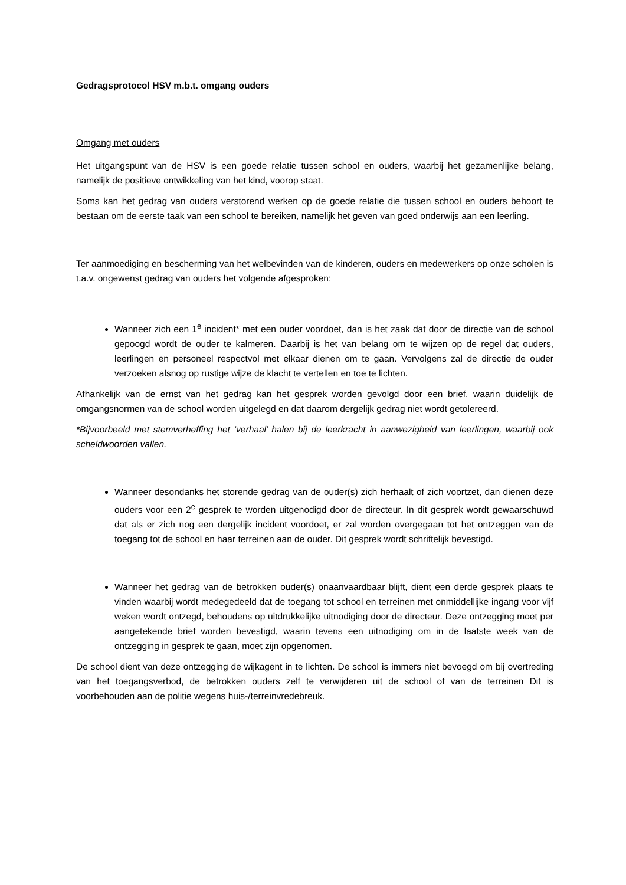Gedragsprotocol HSV m.b.t. omgang ouders
Omgang met ouders
Het uitgangspunt van de HSV is een goede relatie tussen school en ouders, waarbij het gezamenlijke belang, namelijk de positieve ontwikkeling van het kind, voorop staat.
Soms kan het gedrag van ouders verstorend werken op de goede relatie die tussen school en ouders behoort te bestaan om de eerste taak van een school te bereiken, namelijk het geven van goed onderwijs aan een leerling.
Ter aanmoediging en bescherming van het welbevinden van de kinderen, ouders en medewerkers op onze scholen is t.a.v. ongewenst gedrag van ouders het volgende afgesproken:
Wanneer zich een 1<sup>e</sup> incident* met een ouder voordoet, dan is het zaak dat door de directie van de school gepoogd wordt de ouder te kalmeren. Daarbij is het van belang om te wijzen op de regel dat ouders, leerlingen en personeel respectvol met elkaar dienen om te gaan. Vervolgens zal de directie de ouder verzoeken alsnog op rustige wijze de klacht te vertellen en toe te lichten.
Afhankelijk van de ernst van het gedrag kan het gesprek worden gevolgd door een brief, waarin duidelijk de omgangsnormen van de school worden uitgelegd en dat daarom dergelijk gedrag niet wordt getolereerd.
*Bijvoorbeeld met stemverheffing het ‘verhaal’ halen bij de leerkracht in aanwezigheid van leerlingen, waarbij ook scheldwoorden vallen.
Wanneer desondanks het storende gedrag van de ouder(s) zich herhaalt of zich voortzet, dan dienen deze ouders voor een 2<sup>e</sup> gesprek te worden uitgenodigd door de directeur. In dit gesprek wordt gewaarschuwd dat als er zich nog een dergelijk incident voordoet, er zal worden overgegaan tot het ontzeggen van de toegang tot de school en haar terreinen aan de ouder. Dit gesprek wordt schriftelijk bevestigd.
Wanneer het gedrag van de betrokken ouder(s) onaanvaardbaar blijft, dient een derde gesprek plaats te vinden waarbij wordt medegedeeld dat de toegang tot school en terreinen met onmiddellijke ingang voor vijf weken wordt ontzegd, behoudens op uitdrukkelijke uitnodiging door de directeur. Deze ontzegging moet per aangetekende brief worden bevestigd, waarin tevens een uitnodiging om in de laatste week van de ontzegging in gesprek te gaan, moet zijn opgenomen.
De school dient van deze ontzegging de wijkagent in te lichten. De school is immers niet bevoegd om bij overtreding van het toegangsverbod, de betrokken ouders zelf te verwijderen uit de school of van de terreinen Dit is voorbehouden aan de politie wegens huis-/terreinvredebreuk.